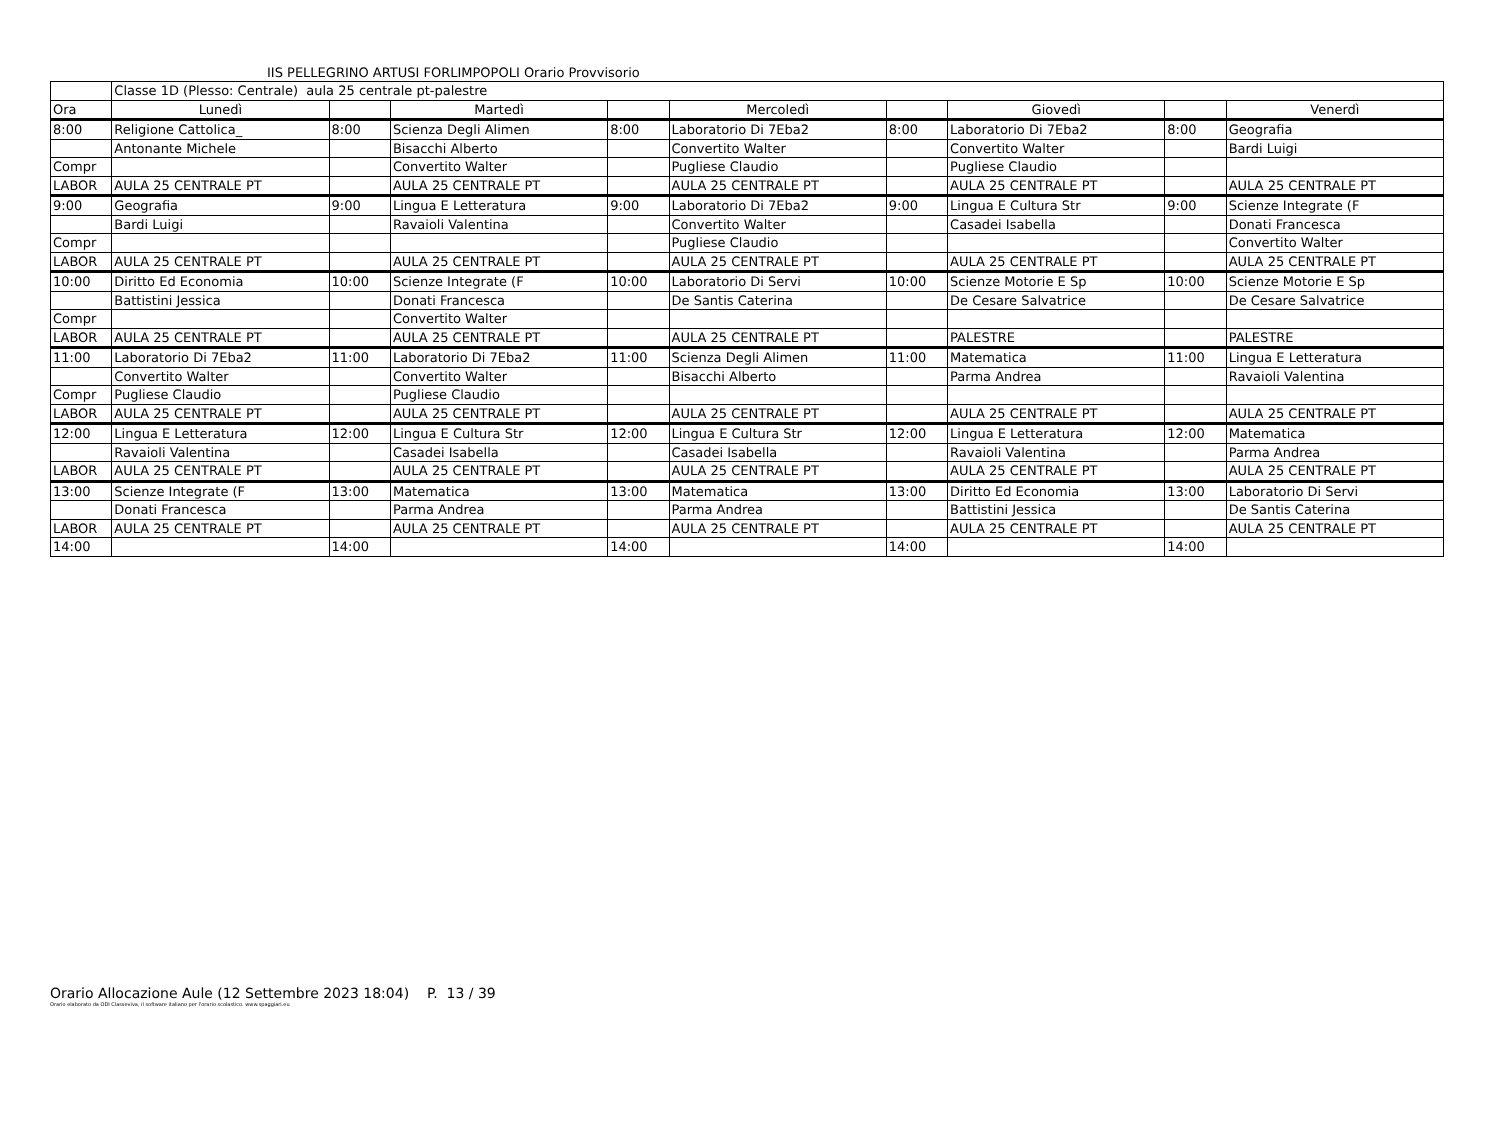IIS PELLEGRINO ARTUSI FORLIMPOPOLI Orario Provvisorio
| | Classe 1D (Plesso: Centrale) aula 25 centrale pt-palestre | | | | | | | | |
| Ora | Lunedì | | Martedì | | Mercoledì | | Giovedì | | Venerdì |
| 8:00 | Religione Cattolica_ | 8:00 | Scienza Degli Alimen | 8:00 | Laboratorio Di 7Eba2 | 8:00 | Laboratorio Di 7Eba2 | 8:00 | Geografia |
| | Antonante Michele | | Bisacchi Alberto | | Convertito Walter | | Convertito Walter | | Bardi Luigi |
| Compr | | | Convertito Walter | | Pugliese Claudio | | Pugliese Claudio | | |
| LABOR | AULA 25 CENTRALE PT | | AULA 25 CENTRALE PT | | AULA 25 CENTRALE PT | | AULA 25 CENTRALE PT | | AULA 25 CENTRALE PT |
| 9:00 | Geografia | 9:00 | Lingua E Letteratura | 9:00 | Laboratorio Di 7Eba2 | 9:00 | Lingua E Cultura Str | 9:00 | Scienze Integrate (F |
| | Bardi Luigi | | Ravaioli Valentina | | Convertito Walter | | Casadei Isabella | | Donati Francesca |
| Compr | | | | | Pugliese Claudio | | | | Convertito Walter |
| LABOR | AULA 25 CENTRALE PT | | AULA 25 CENTRALE PT | | AULA 25 CENTRALE PT | | AULA 25 CENTRALE PT | | AULA 25 CENTRALE PT |
| 10:00 | Diritto Ed Economia | 10:00 | Scienze Integrate (F | 10:00 | Laboratorio Di Servi | 10:00 | Scienze Motorie E Sp | 10:00 | Scienze Motorie E Sp |
| | Battistini Jessica | | Donati Francesca | | De Santis Caterina | | De Cesare Salvatrice | | De Cesare Salvatrice |
| Compr | | | Convertito Walter | | | | | | |
| LABOR | AULA 25 CENTRALE PT | | AULA 25 CENTRALE PT | | AULA 25 CENTRALE PT | | PALESTRE | | PALESTRE |
| 11:00 | Laboratorio Di 7Eba2 | 11:00 | Laboratorio Di 7Eba2 | 11:00 | Scienza Degli Alimen | 11:00 | Matematica | 11:00 | Lingua E Letteratura |
| | Convertito Walter | | Convertito Walter | | Bisacchi Alberto | | Parma Andrea | | Ravaioli Valentina |
| Compr | Pugliese Claudio | | Pugliese Claudio | | | | | | |
| LABOR | AULA 25 CENTRALE PT | | AULA 25 CENTRALE PT | | AULA 25 CENTRALE PT | | AULA 25 CENTRALE PT | | AULA 25 CENTRALE PT |
| 12:00 | Lingua E Letteratura | 12:00 | Lingua E Cultura Str | 12:00 | Lingua E Cultura Str | 12:00 | Lingua E Letteratura | 12:00 | Matematica |
| | Ravaioli Valentina | | Casadei Isabella | | Casadei Isabella | | Ravaioli Valentina | | Parma Andrea |
| LABOR | AULA 25 CENTRALE PT | | AULA 25 CENTRALE PT | | AULA 25 CENTRALE PT | | AULA 25 CENTRALE PT | | AULA 25 CENTRALE PT |
| 13:00 | Scienze Integrate (F | 13:00 | Matematica | 13:00 | Matematica | 13:00 | Diritto Ed Economia | 13:00 | Laboratorio Di Servi |
| | Donati Francesca | | Parma Andrea | | Parma Andrea | | Battistini Jessica | | De Santis Caterina |
| LABOR | AULA 25 CENTRALE PT | | AULA 25 CENTRALE PT | | AULA 25 CENTRALE PT | | AULA 25 CENTRALE PT | | AULA 25 CENTRALE PT |
| 14:00 | | 14:00 | | 14:00 | | 14:00 | | 14:00 | |
Orario Allocazione Aule (12 Settembre 2023 18:04) P. 13 / 39
Orario elaborato da ODI Classeviva, il software italiano per l'orario scolastico. www.spaggiari.eu